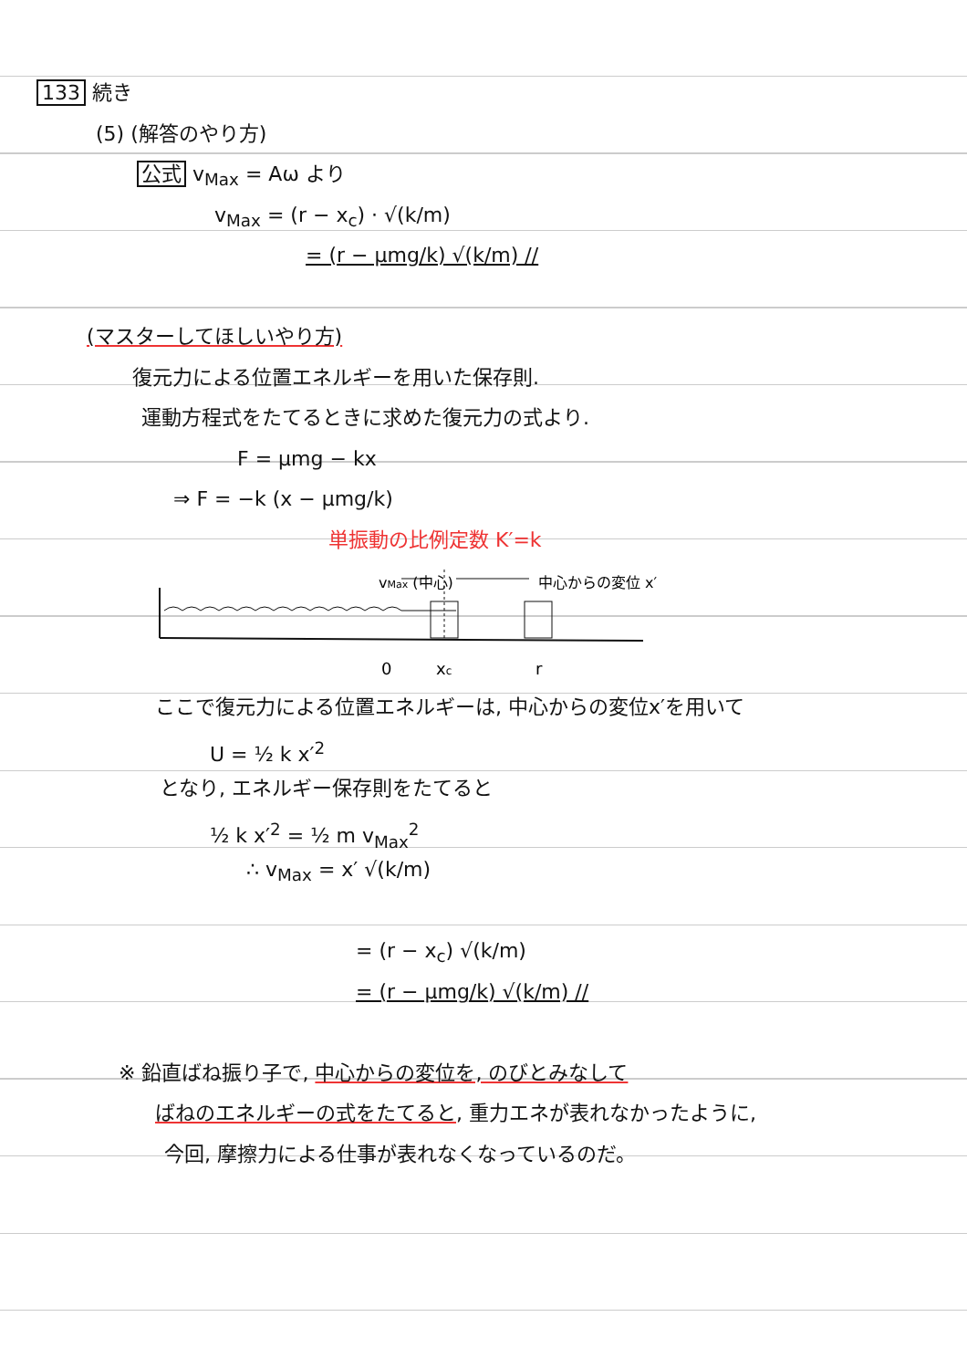133 続き
(5) (解答のやり方)
公式 v<sub>Max</sub> = Aω より
v<sub>Max</sub> = (r − x<sub>c</sub>) · √(k/m)
= (r − μmg/k) √(k/m) //
(マスターしてほしいやり方)
復元力による位置エネルギーを用いた保存則.
運動方程式をたてるときに求めた復元力の式より.
F = μmg − kx
⇒ F = −k (x − μmg/k)
単振動の比例定数 K′=k
vMax (中心)
中心からの変位 x′
0
xc
r
ここで復元力による位置エネルギーは, 中心からの変位x′を用いて
U = ½ k x′<sup>2</sup>
となり, エネルギー保存則をたてると
½ k x′<sup>2</sup> = ½ m v<sub>Max</sub><sup>2</sup>
∴ v<sub>Max</sub> = x′ √(k/m)
= (r − x<sub>c</sub>) √(k/m)
= (r − μmg/k) √(k/m) //
※ 鉛直ばね振り子で, 中心からの変位を, のびとみなして
ばねのエネルギーの式をたてると, 重力エネが表れなかったように,
今回, 摩擦力による仕事が表れなくなっているのだ。